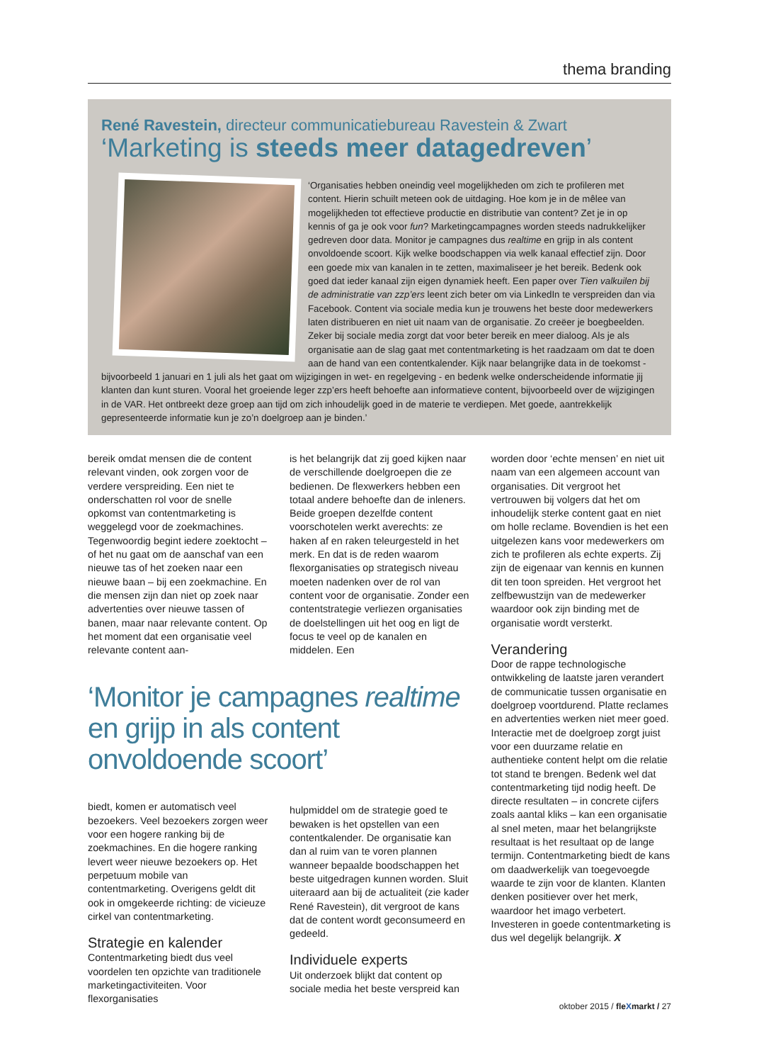thema branding
René Ravestein, directeur communicatiebureau Ravestein & Zwart
‘Marketing is steeds meer datagedreven’
‘Organisaties hebben oneindig veel mogelijkheden om zich te profileren met content. Hierin schuilt meteen ook de uitdaging. Hoe kom je in de mêlee van mogelijkheden tot effectieve productie en distributie van content? Zet je in op kennis of ga je ook voor fun? Marketingcampagnes worden steeds nadrukkelijker gedreven door data. Monitor je campagnes dus realtime en grijp in als content onvoldoende scoort. Kijk welke boodschappen via welk kanaal effectief zijn. Door een goede mix van kanalen in te zetten, maximaliseer je het bereik. Bedenk ook goed dat ieder kanaal zijn eigen dynamiek heeft. Een paper over Tien valkuilen bij de administratie van zzp’ers leent zich beter om via LinkedIn te verspreiden dan via Facebook. Content via sociale media kun je trouwens het beste door medewerkers laten distribueren en niet uit naam van de organisatie. Zo creëer je boegbeelden. Zeker bij sociale media zorgt dat voor beter bereik en meer dialoog. Als je als organisatie aan de slag gaat met contentmarketing is het raadzaam om dat te doen aan de hand van een contentkalender. Kijk naar belangrijke data in de toekomst - bijvoorbeeld 1 januari en 1 juli als het gaat om wijzigingen in wet- en regelgeving - en bedenk welke onderscheidende informatie jij klanten dan kunt sturen. Vooral het groeiende leger zzp’ers heeft behoefte aan informatieve content, bijvoorbeeld over de wijzigingen in de VAR. Het ontbreekt deze groep aan tijd om zich inhoudelijk goed in de materie te verdiepen. Met goede, aantrekkelijk gepresenteerde informatie kun je zo’n doelgroep aan je binden.’
bereik omdat mensen die de content relevant vinden, ook zorgen voor de verdere verspreiding. Een niet te onderschatten rol voor de snelle opkomst van contentmarketing is weggelegd voor de zoekmachines. Tegenwoordig begint iedere zoektocht – of het nu gaat om de aanschaf van een nieuwe tas of het zoeken naar een nieuwe baan – bij een zoekmachine. En die mensen zijn dan niet op zoek naar advertenties over nieuwe tassen of banen, maar naar relevante content. Op het moment dat een organisatie veel relevante content aan-
‘Monitor je campagnes realtime en grijp in als content onvoldoende scoort’
biedt, komen er automatisch veel bezoekers. Veel bezoekers zorgen weer voor een hogere ranking bij de zoekmachines. En die hogere ranking levert weer nieuwe bezoekers op. Het perpetuum mobile van contentmarketing. Overigens geldt dit ook in omgekeerde richting: de vicieuze cirkel van contentmarketing.
Strategie en kalender
Contentmarketing biedt dus veel voordelen ten opzichte van traditionele marketingactiviteiten. Voor flexorganisaties
is het belangrijk dat zij goed kijken naar de verschillende doelgroepen die ze bedienen. De flexwerkers hebben een totaal andere behoefte dan de inleners. Beide groepen dezelfde content voorschotelen werkt averechts: ze haken af en raken teleurgesteld in het merk. En dat is de reden waarom flexorganisaties op strategisch niveau moeten nadenken over de rol van content voor de organisatie. Zonder een contentstrategie verliezen organisaties de doelstellingen uit het oog en ligt de focus te veel op de kanalen en middelen. Een
hulpmiddel om de strategie goed te bewaken is het opstellen van een contentkalender. De organisatie kan dan al ruim van te voren plannen wanneer bepaalde boodschappen het beste uitgedragen kunnen worden. Sluit uiteraard aan bij de actualiteit (zie kader René Ravestein), dit vergroot de kans dat de content wordt geconsumeerd en gedeeld.
Individuele experts
Uit onderzoek blijkt dat content op sociale media het beste verspreid kan
worden door ‘echte mensen’ en niet uit naam van een algemeen account van organisaties. Dit vergroot het vertrouwen bij volgers dat het om inhoudelijk sterke content gaat en niet om holle reclame. Bovendien is het een uitgelezen kans voor medewerkers om zich te profileren als echte experts. Zij zijn de eigenaar van kennis en kunnen dit ten toon spreiden. Het vergroot het zelfbewustzijn van de medewerker waardoor ook zijn binding met de organisatie wordt versterkt.
Verandering
Door de rappe technologische ontwikkeling de laatste jaren verandert de communicatie tussen organisatie en doelgroep voortdurend. Platte reclames en advertenties werken niet meer goed. Interactie met de doelgroep zorgt juist voor een duurzame relatie en authentieke content helpt om die relatie tot stand te brengen. Bedenk wel dat contentmarketing tijd nodig heeft. De directe resultaten – in concrete cijfers zoals aantal kliks – kan een organisatie al snel meten, maar het belangrijkste resultaat is het resultaat op de lange termijn. Contentmarketing biedt de kans om daadwerkelijk van toegevoegde waarde te zijn voor de klanten. Klanten denken positiever over het merk, waardoor het imago verbetert. Investeren in goede contentmarketing is dus wel degelijk belangrijk. X
oktober 2015 / fleXmarkt / 27